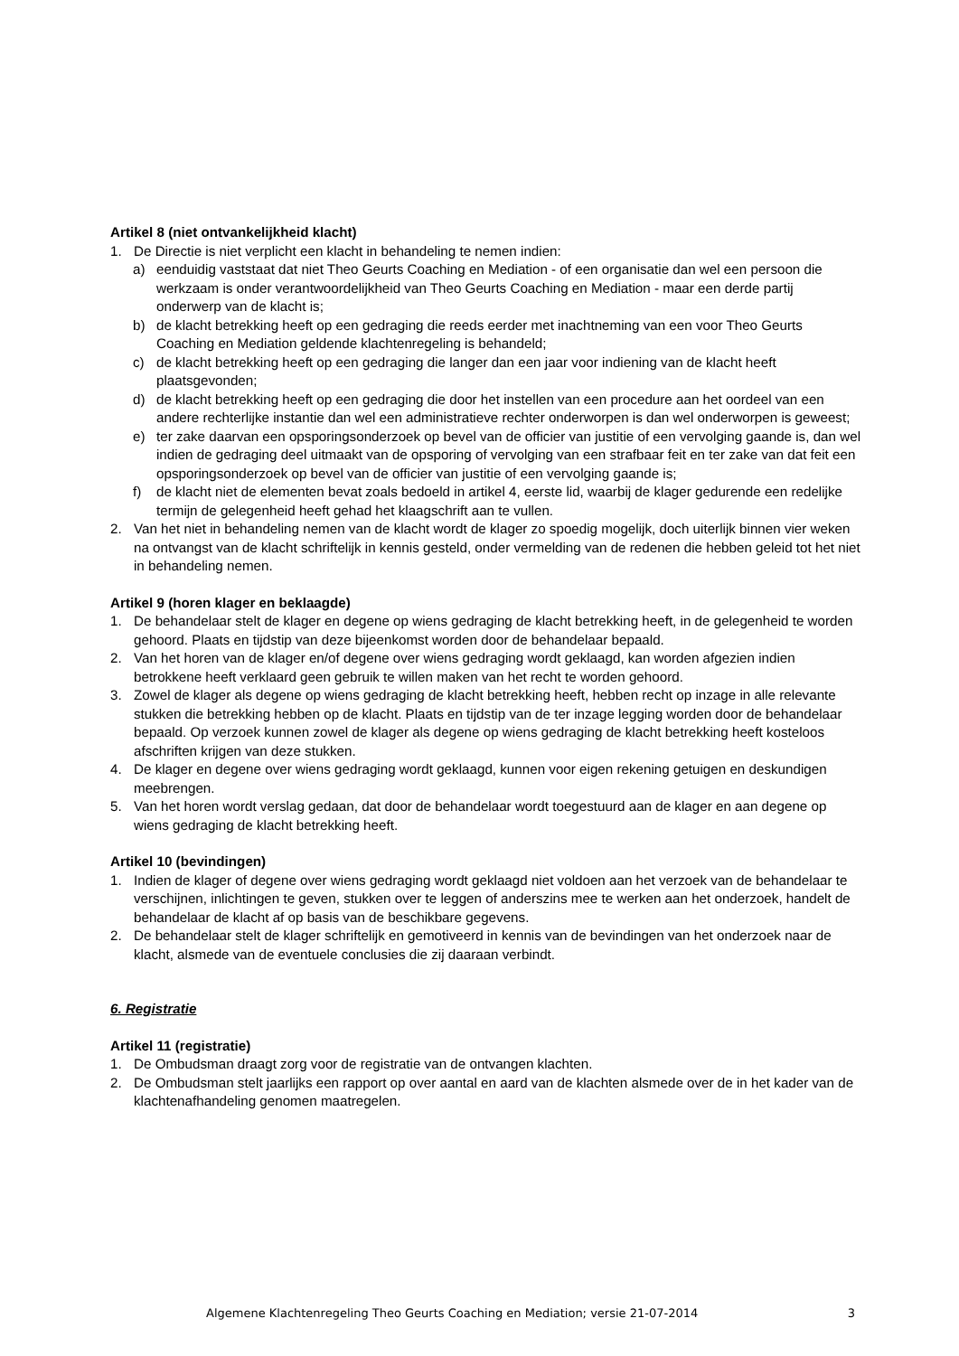Artikel 8 (niet ontvankelijkheid klacht)
1. De Directie is niet verplicht een klacht in behandeling te nemen indien:
a) eenduidig vaststaat dat niet Theo Geurts Coaching en Mediation - of een organisatie dan wel een persoon die werkzaam is onder verantwoordelijkheid van Theo Geurts Coaching en Mediation - maar een derde partij onderwerp van de klacht is;
b) de klacht betrekking heeft op een gedraging die reeds eerder met inachtneming van een voor Theo Geurts Coaching en Mediation geldende klachtenregeling is behandeld;
c) de klacht betrekking heeft op een gedraging die langer dan een jaar voor indiening van de klacht heeft plaatsgevonden;
d) de klacht betrekking heeft op een gedraging die door het instellen van een procedure aan het oordeel van een andere rechterlijke instantie dan wel een administratieve rechter onderworpen is dan wel onderworpen is geweest;
e) ter zake daarvan een opsporingsonderzoek op bevel van de officier van justitie of een vervolging gaande is, dan wel indien de gedraging deel uitmaakt van de opsporing of vervolging van een strafbaar feit en ter zake van dat feit een opsporingsonderzoek op bevel van de officier van justitie of een vervolging gaande is;
f) de klacht niet de elementen bevat zoals bedoeld in artikel 4, eerste lid, waarbij de klager gedurende een redelijke termijn de gelegenheid heeft gehad het klaagschrift aan te vullen.
2. Van het niet in behandeling nemen van de klacht wordt de klager zo spoedig mogelijk, doch uiterlijk binnen vier weken na ontvangst van de klacht schriftelijk in kennis gesteld, onder vermelding van de redenen die hebben geleid tot het niet in behandeling nemen.
Artikel 9 (horen klager en beklaagde)
1. De behandelaar stelt de klager en degene op wiens gedraging de klacht betrekking heeft, in de gelegenheid te worden gehoord. Plaats en tijdstip van deze bijeenkomst worden door de behandelaar bepaald.
2. Van het horen van de klager en/of degene over wiens gedraging wordt geklaagd, kan worden afgezien indien betrokkene heeft verklaard geen gebruik te willen maken van het recht te worden gehoord.
3. Zowel de klager als degene op wiens gedraging de klacht betrekking heeft, hebben recht op inzage in alle relevante stukken die betrekking hebben op de klacht. Plaats en tijdstip van de ter inzage legging worden door de behandelaar bepaald. Op verzoek kunnen zowel de klager als degene op wiens gedraging de klacht betrekking heeft kosteloos afschriften krijgen van deze stukken.
4. De klager en degene over wiens gedraging wordt geklaagd, kunnen voor eigen rekening getuigen en deskundigen meebrengen.
5. Van het horen wordt verslag gedaan, dat door de behandelaar wordt toegestuurd aan de klager en aan degene op wiens gedraging de klacht betrekking heeft.
Artikel 10 (bevindingen)
1. Indien de klager of degene over wiens gedraging wordt geklaagd niet voldoen aan het verzoek van de behandelaar te verschijnen, inlichtingen te geven, stukken over te leggen of anderszins mee te werken aan het onderzoek, handelt de behandelaar de klacht af op basis van de beschikbare gegevens.
2. De behandelaar stelt de klager schriftelijk en gemotiveerd in kennis van de bevindingen van het onderzoek naar de klacht, alsmede van de eventuele conclusies die zij daaraan verbindt.
6. Registratie
Artikel 11 (registratie)
1. De Ombudsman draagt zorg voor de registratie van de ontvangen klachten.
2. De Ombudsman stelt jaarlijks een rapport op over aantal en aard van de klachten alsmede over de in het kader van de klachtenafhandeling genomen maatregelen.
Algemene Klachtenregeling Theo Geurts Coaching en Mediation; versie 21-07-2014 3